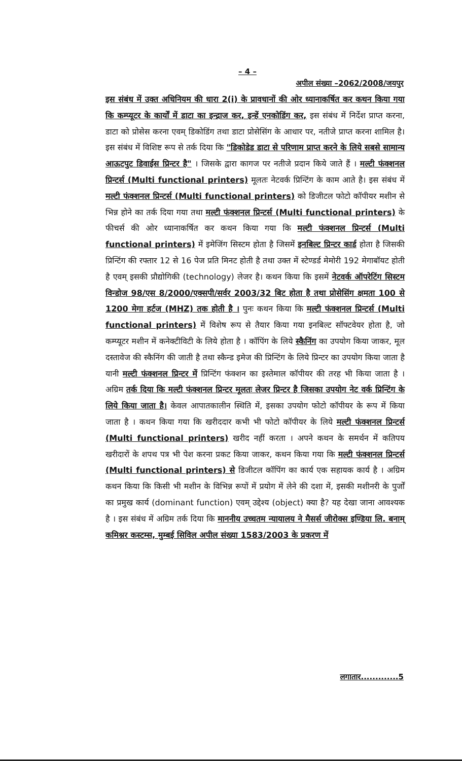– 4 –
अपील संख्या –2062/2008/जयपुर
इस संबंध में उक्त अधिनियम की धारा 2(i) के प्रावधानों की ओर ध्यानाकर्षित कर कथन किया गया कि कम्प्यूटर के कार्यों में डाटा का इन्द्राज कर, इन्हें एनकोडिंग कर, इस संबंध में निर्देश प्राप्त करना, डाटा को प्रोसेस करना एवम् डिकोडिंग तथा डाटा प्रोसेसिंग के आधार पर, नतीजे प्राप्त करना शामिल है। इस संबंध में विशिष्ट रूप से तर्क दिया कि "डिकोडेड डाटा से परिणाम प्राप्त करने के लिये सबसे सामान्य आऊटपुट डिवाईस प्रिन्टर है" । जिसके द्वारा कागज पर नतीजे प्रदान किये जाते हैं । मल्टी फंक्शनल प्रिन्टर्स (Multi functional printers) मूलतः नेटवर्क प्रिन्टिंग के काम आते है। इस संबंध में मल्टी फंक्शनल प्रिन्टर्स (Multi functional printers) को डिजीटल फोटो कॉपीयर मशीन से भिन्न होने का तर्क दिया गया तथा मल्टी फंक्शनल प्रिन्टर्स (Multi functional printers) के फीचर्स की ओर ध्यानाकर्षित कर कथन किया गया कि मल्टी फंक्शनल प्रिन्टर्स (Multi functional printers) में इमेजिंग सिस्टम होता है जिसमें इनबिल्ट प्रिन्टर कार्ड होता है जिसकी प्रिन्टिंग की रफ्तार 12 से 16 पेज प्रति मिनट होती है तथा उक्त में स्टेण्डर्ड मेमोरी 192 मेगाबॉयट होती है एवम् इसकी प्रौद्योगिकी (technology) लेजर है। कथन किया कि इसमें नेटवर्क ऑपरेटिंग सिस्टम विन्डोज 98/एस 8/2000/एक्सपी/सर्वर 2003/32 बिट होता है तथा प्रोसेसिंग क्षमता 100 से 1200 मेगा हर्टज (MHZ) तक होती है । पुनः कथन किया कि मल्टी फंक्शनल प्रिन्टर्स (Multi functional printers) में विशेष रूप से तैयार किया गया इनबिल्ट सॉफ्टवेयर होता है, जो कम्प्यूटर मशीन में कनेक्टीविटी के लिये होता है । कॉपिंग के लिये स्कैनिंग का उपयोग किया जाकर, मूल दस्तावेज की स्कैनिंग की जाती है तथा स्कैन्ड इमेज की प्रिन्टिंग के लिये प्रिन्टर का उपयोग किया जाता है यानी मल्टी फंक्शनल प्रिन्टर में प्रिन्टिंग फंक्शन का इस्तेमाल कॉपीयर की तरह भी किया जाता है । अग्रिम तर्क दिया कि मल्टी फंक्शनल प्रिन्टर मूलतः लेजर प्रिन्टर है जिसका उपयोग नेट वर्क प्रिन्टिंग के लिये किया जाता है। केवल आपातकालीन स्थिति में, इसका उपयोग फोटो कॉपीयर के रूप में किया जाता है । कथन किया गया कि खरीददार कभी भी फोटो कॉपीयर के लिये मल्टी फंक्शनल प्रिन्टर्स (Multi functional printers) खरीद नहीं करता । अपने कथन के समर्थन में कतिपय खरीदारों के शपथ पत्र भी पेश करना प्रकट किया जाकर, कथन किया गया कि मल्टी फंक्शनल प्रिन्टर्स (Multi functional printers) से डिजीटल कॉपिंग का कार्य एक सहायक कार्य है । अग्रिम कथन किया कि किसी भी मशीन के विभिन्न रूपों में प्रयोग में लेने की दशा में, इसकी मशीनरी के पुर्जों का प्रमुख कार्य (dominant function) एवम् उद्देश्य (object) क्या है? यह देखा जाना आवश्यक है । इस संबंध में अग्रिम तर्क दिया कि माननीय उच्चतम न्यायालय ने मैसर्स जीरोक्स इण्डिया लि. बनाम् कमिश्नर कस्टम्स, मुम्बई सिविल अपील संख्या 1583/2003 के प्रकरण में
लगातार.............5